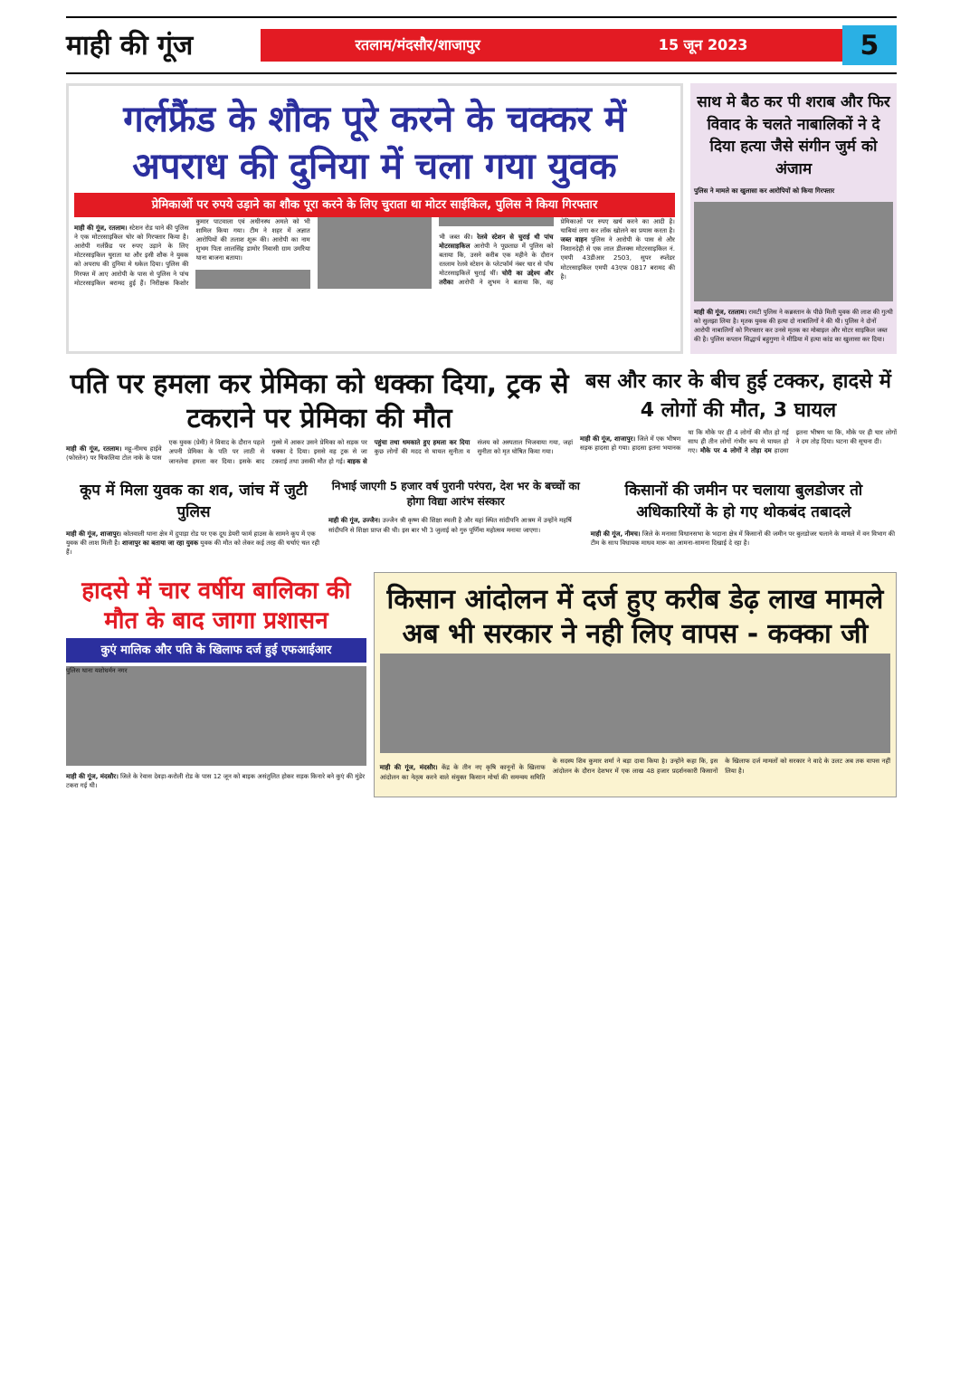माही की गूंज
रतलाम/मंदसौर/शाजापुर 15 जून 2023
5
गर्लफ्रैंड के शौक पूरे करने के चक्कर में अपराध की दुनिया में चला गया युवक
प्रेमिकाओं पर रुपये उड़ाने का शौक पूरा करने के लिए चुराता था मोटर साईकिल, पुलिस ने किया गिरफ्तार
माही की गूंज, रतलाम। स्टेशन रोड थाने की पुलिस ने एक मोटरसाइकिल चोर को गिरफ्तार किया है। आरोपी गर्लफ्रैंड पर रुपए उड़ाने के लिए मोटरसाइकिल चुराता था और इसी शौक ने युवक को अपराध की दुनिया मे धकेल दिया। पुलिस की गिरफ्त में आए आरोपी के पास से पुलिस ने पांच मोटरसाइकिल बरामद हुई हैं। निरीक्षक किशोर कुमार पाटवाला एवं अधीनस्थ अमले को भी शामिल किया गया। टीम ने शहर में अज्ञात आरोपियों की तलाश शुरू की। आरोपी का नाम शुभम पिता लालसिंह डामोर निवासी ग्राम उमरिया थाना बाजना बताया।
भी जब्त की। रेलवे स्टेशन से चुराई थी पांच मोटरसाइकिल आरोपी ने पूछताछ में पुलिस को बताया कि, उसने करीब एक महीने के दौरान रतलाम रेलवे स्टेशन के प्लेटफॉर्म नंबर चार से पाँच मोटरसाइकिलें चुराई थीं। चोरी का उद्देश्य और तरीका आरोपी ने शुभम ने बताया कि, वह प्रेमिकाओं पर रुपए खर्च करने का आदी है। चाबियां लगा कर लॉक खोलने का प्रयास करता है। जब्त वाहन पुलिस ने आरोपी के पास से और निशानदेही से एक लाल डीलक्स मोटरसाइकिल नं. एमपी 43डीआर 2503, सुपर स्प्लेंडर मोटरसाइकिल एमपी 43एफ 0817 बरामद की है।
साथ मे बैठ कर पी शराब और फिर विवाद के चलते नाबालिकों ने दे दिया हत्या जैसे संगीन जुर्म को अंजाम
पुलिस ने मामले का खुलासा कर आरोपियों को किया गिरफ्तार
माही की गूंज, रतलाम। रावटी पुलिस ने कब्रस्तान के पीछे मिली युवक की लाश की गुत्थी को सुलझा लिया है। मृतक युवक की हत्या दो नाबालिगों ने की थी। पुलिस ने दोनों आरोपी नाबालिगों को गिरफ्तार कर उनसे मृतक का मोबाइल और मोटर साइकिल जब्त की है। पुलिस कप्तान सिद्धार्थ बहुगुणा ने मीडिया में हत्या कांड का खुलासा कर दिया।
पति पर हमला कर प्रेमिका को धक्का दिया, ट्रक से टकराने पर प्रेमिका की मौत
माही की गूंज, रतलाम। महू-नीमच हाईवे (फोरलेन) पर चिकलिया टोल नाके के पास एक युवक (प्रेमी) ने विवाद के दौरान पहले अपनी प्रेमिका के पति पर लाठी से जानलेवा हमला कर दिया। इसके बाद गुस्से में आकर उसने प्रेमिका को सड़क पर धक्का दे दिया। इससे वह ट्रक से जा टकराई तथा उसकी मौत हो गई। बाइक से पहुंचा तथा धमकाते हुए हमला कर दिया कुछ लोगों की मदद से घायल सुनीता व संजय को अस्पताल भिजवाया गया, जहां सुनीता को मृत घोषित किया गया।
बस और कार के बीच हुई टक्कर, हादसे में 4 लोगों की मौत, 3 घायल
माही की गूंज, शाजापुर। जिले में एक भीषण सड़क हादसा हो गया। हादसा इतना भयानक था कि मौके पर ही 4 लोगों की मौत हो गई साथ ही तीन लोगों गंभीर रूप से घायल हो गए। मौके पर 4 लोगों ने तोड़ा दम हादसा इतना भीषण था कि, मौके पर ही चार लोगों ने दम तोड़ दिया। घटना की सूचना दी।
कूप में मिला युवक का शव, जांच में जुटी पुलिस
माही की गूंज, शाजापुर। कोतवाली थाना क्षेत्र में दुपाड़ा रोड पर एक दूध डेयरी फार्म हाउस के सामने कूप में एक युवक की लाश मिली है। शाजापुर का बताया जा रहा युवक युवक की मौत को लेकर कई तरह की चर्चाएं चल रही हैं।
निभाई जाएगी 5 हजार वर्ष पुरानी परंपरा, देश भर के बच्चों का होगा विद्या आरंभ संस्कार
माही की गूंज, उज्जैन। उज्जैन श्री कृष्ण की शिक्षा स्थली है और यहां स्थित सांदीपनि आश्रम में उन्होंने महर्षि सांदीपनि से शिक्षा प्राप्त की थी। इस बार भी 3 जुलाई को गुरु पूर्णिमा महोत्सव मनाया जाएगा।
किसानों की जमीन पर चलाया बुलडोजर तो अधिकारियों के हो गए थोकबंद तबादले
माही की गूंज, नीमच। जिले के मनासा विधानसभा के भदाना क्षेत्र में किसानों की जमीन पर बुलडोजर चलाने के मामले में वन विभाग की टीम के साथ विधायक माधव मारू का आमना-सामना दिखाई दे रहा है।
हादसे में चार वर्षीय बालिका की मौत के बाद जागा प्रशासन
कुएं मालिक और पति के खिलाफ दर्ज हुई एफआईआर
पुलिस थाना यशोधर्मन नगर
माही की गूंज, मंदसौर। जिले के रेवास देवड़ा-करोली रोड के पास 12 जून को बाइक असंतुलित होकर सड़क किनारे बने कुएं की मुंडेर टकरा गई थी।
किसान आंदोलन में दर्ज हुए करीब डेढ़ लाख मामले अब भी सरकार ने नही लिए वापस - कक्का जी
माही की गूंज, मंदसौर। केंद्र के तीन नए कृषि कानूनों के खिलाफ आंदोलन का नेतृत्व करने वाले संयुक्त किसान मोर्चा की समन्वय समिति के सदस्य शिव कुमार शर्मा ने बड़ा दावा किया है। उन्होंने कहा कि, इस आंदोलन के दौरान देशभर में एक लाख 48 हजार प्रदर्शनकारी किसानों के खिलाफ दर्ज मामलों को सरकार ने वादे के उलट अब तक वापस नहीं लिया है।